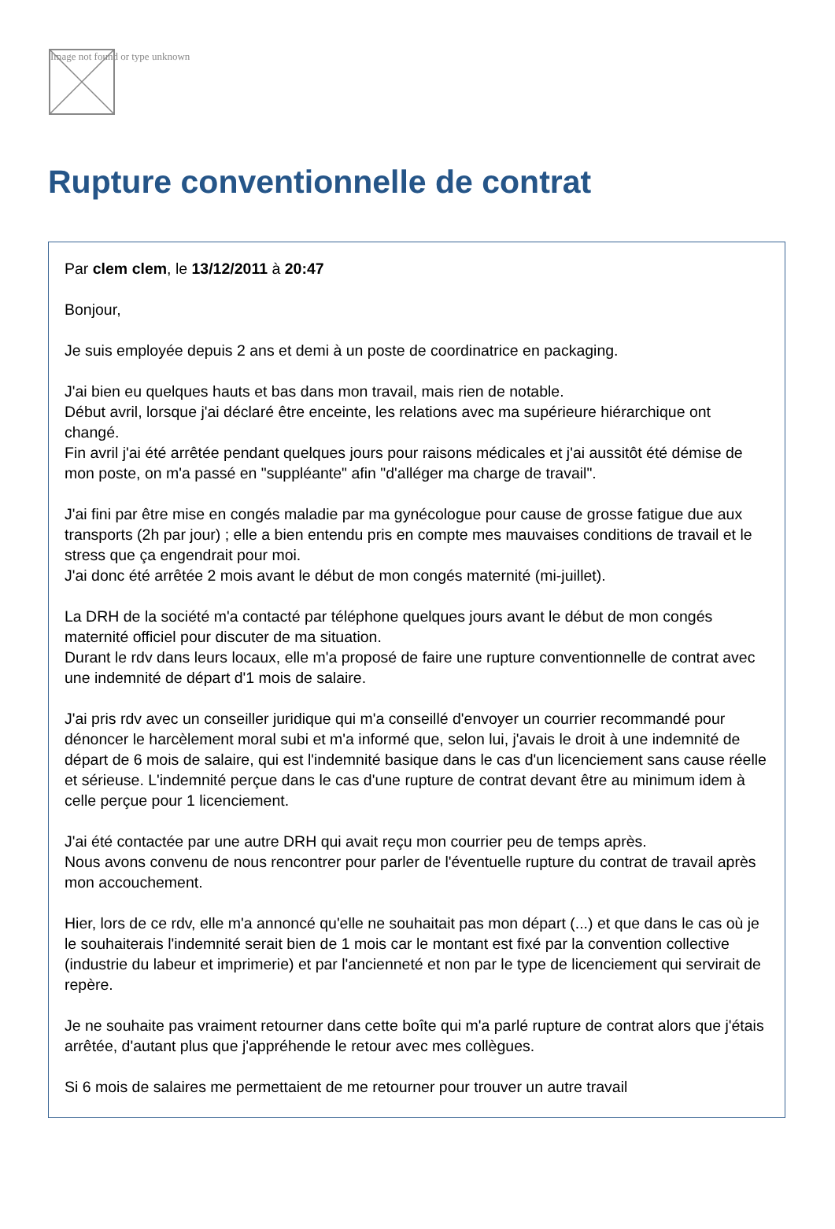Image not found or type unknown
Rupture conventionnelle de contrat
Par clem clem, le 13/12/2011 à 20:47
Bonjour,
Je suis employée depuis 2 ans et demi à un poste de coordinatrice en packaging.
J'ai bien eu quelques hauts et bas dans mon travail, mais rien de notable.
Début avril, lorsque j'ai déclaré être enceinte, les relations avec ma supérieure hiérarchique ont changé.
Fin avril j'ai été arrêtée pendant quelques jours pour raisons médicales et j'ai aussitôt été démise de mon poste, on m'a passé en "suppléante" afin "d'alléger ma charge de travail".
J'ai fini par être mise en congés maladie par ma gynécologue pour cause de grosse fatigue due aux transports (2h par jour) ; elle a bien entendu pris en compte mes mauvaises conditions de travail et le stress que ça engendrait pour moi.
J'ai donc été arrêtée 2 mois avant le début de mon congés maternité (mi-juillet).
La DRH de la société m'a contacté par téléphone quelques jours avant le début de mon congés maternité officiel pour discuter de ma situation.
Durant le rdv dans leurs locaux, elle m'a proposé de faire une rupture conventionnelle de contrat avec une indemnité de départ d'1 mois de salaire.
J'ai pris rdv avec un conseiller juridique qui m'a conseillé d'envoyer un courrier recommandé pour dénoncer le harcèlement moral subi et m'a informé que, selon lui, j'avais le droit à une indemnité de départ de 6 mois de salaire, qui est l'indemnité basique dans le cas d'un licenciement sans cause réelle et sérieuse. L'indemnité perçue dans le cas d'une rupture de contrat devant être au minimum idem à celle perçue pour 1 licenciement.
J'ai été contactée par une autre DRH qui avait reçu mon courrier peu de temps après.
Nous avons convenu de nous rencontrer pour parler de l'éventuelle rupture du contrat de travail après mon accouchement.
Hier, lors de ce rdv, elle m'a annoncé qu'elle ne souhaitait pas mon départ (...) et que dans le cas où je le souhaiterais l'indemnité serait bien de 1 mois car le montant est fixé par la convention collective (industrie du labeur et imprimerie) et par l'ancienneté et non par le type de licenciement qui servirait de repère.
Je ne souhaite pas vraiment retourner dans cette boîte qui m'a parlé rupture de contrat alors que j'étais arrêtée, d'autant plus que j'appréhende le retour avec mes collègues.
Si 6 mois de salaires me permettaient de me retourner pour trouver un autre travail